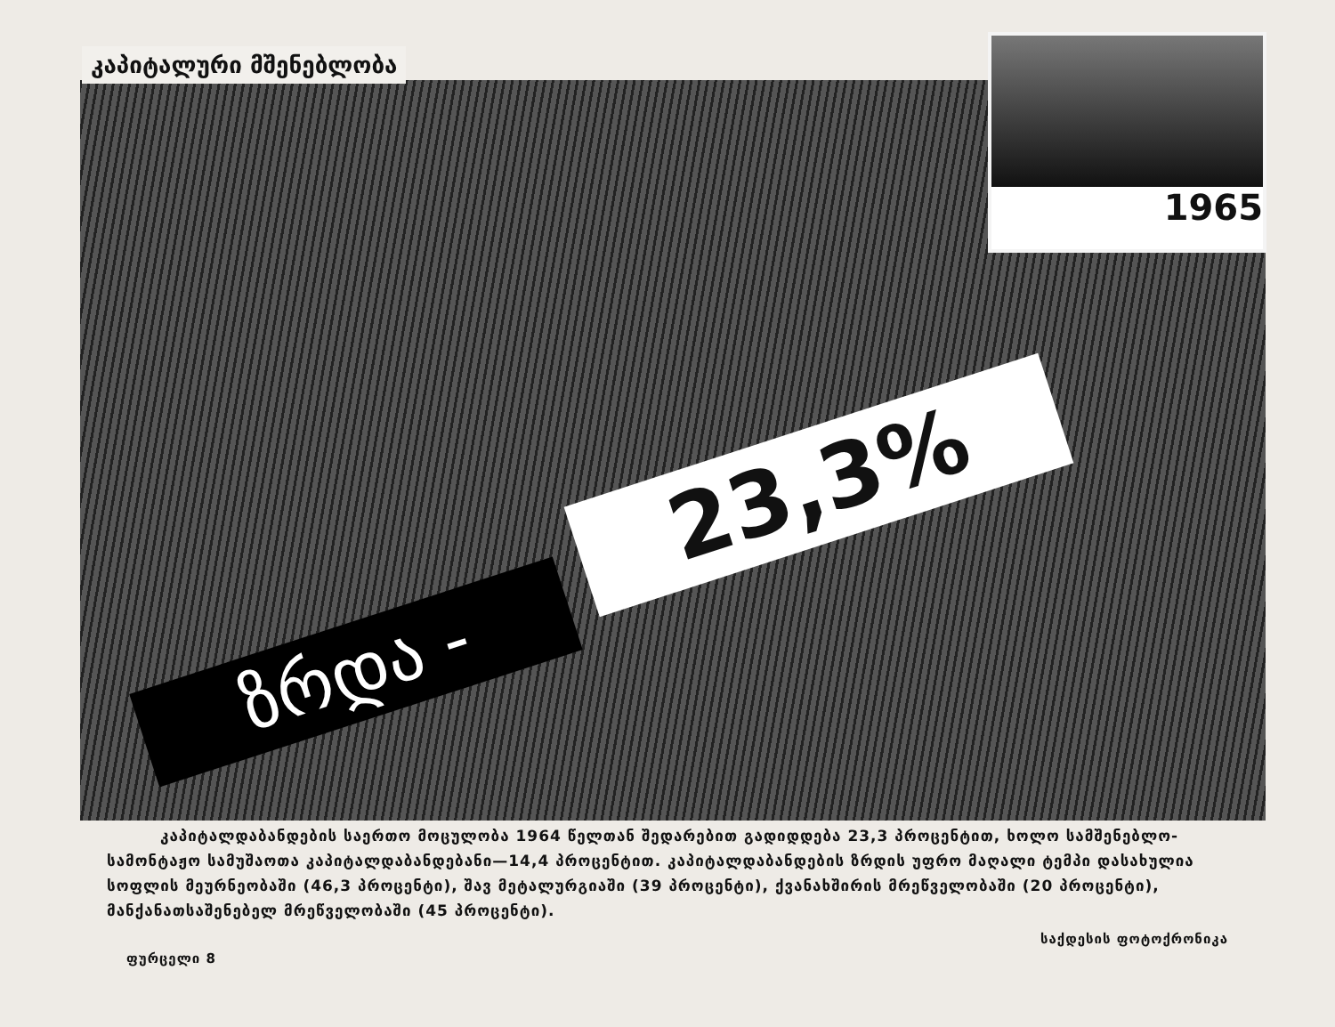კაპიტალური მშენებლობა
ზრდა -
23,3%
1965
კაპიტალდაბანდების საერთო მოცულობა 1964 წელთან შედარებით გადიდდება 23,3 პროცენტით, ხოლო სამშენებლო-სამონტაჟო სამუშაოთა კაპიტალდაბანდებანი—14,4 პროცენტით. კაპიტალდაბანდების ზრდის უფრო მაღალი ტემპი დასახულია სოფლის მეურნეობაში (46,3 პროცენტი), შავ მეტალურგიაში (39 პროცენტი), ქვანახშირის მრეწველობაში (20 პროცენტი), მანქანათსაშენებელ მრეწველობაში (45 პროცენტი).
ფურცელი 8 საქდესის ფოტოქრონიკა